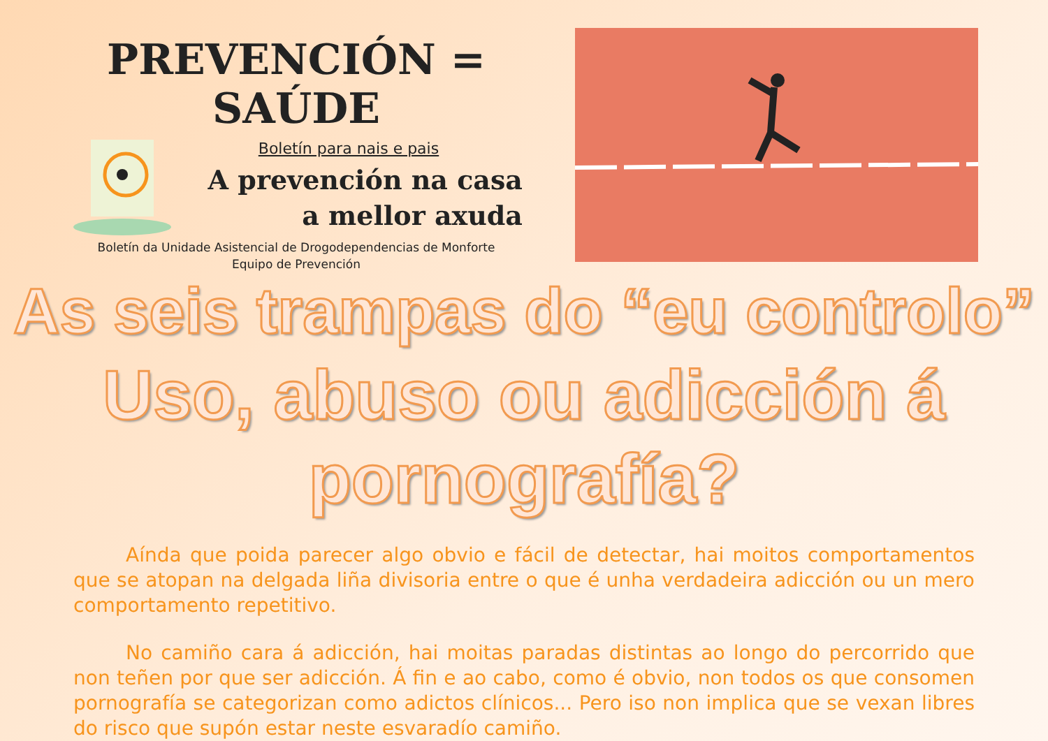PREVENCIÓN = SAÚDE
Boletín para nais e pais
A prevención na casa
a mellor axuda
Boletín da Unidade Asistencial de Drogodependencias de Monforte
Equipo de Prevención
As seis trampas do “eu controlo”
Uso, abuso ou adicción á pornografía?
Aínda que poida parecer algo obvio e fácil de detectar, hai moitos comportamentos que se atopan na delgada liña divisoria entre o que é unha verdadeira adicción ou un mero comportamento repetitivo.
No camiño cara á adicción, hai moitas paradas distintas ao longo do percorrido que non teñen por que ser adicción. Á fin e ao cabo, como é obvio, non todos os que consomen pornografía se categorizan como adictos clínicos... Pero iso non implica que se vexan libres do risco que supón estar neste esvaradío camiño.